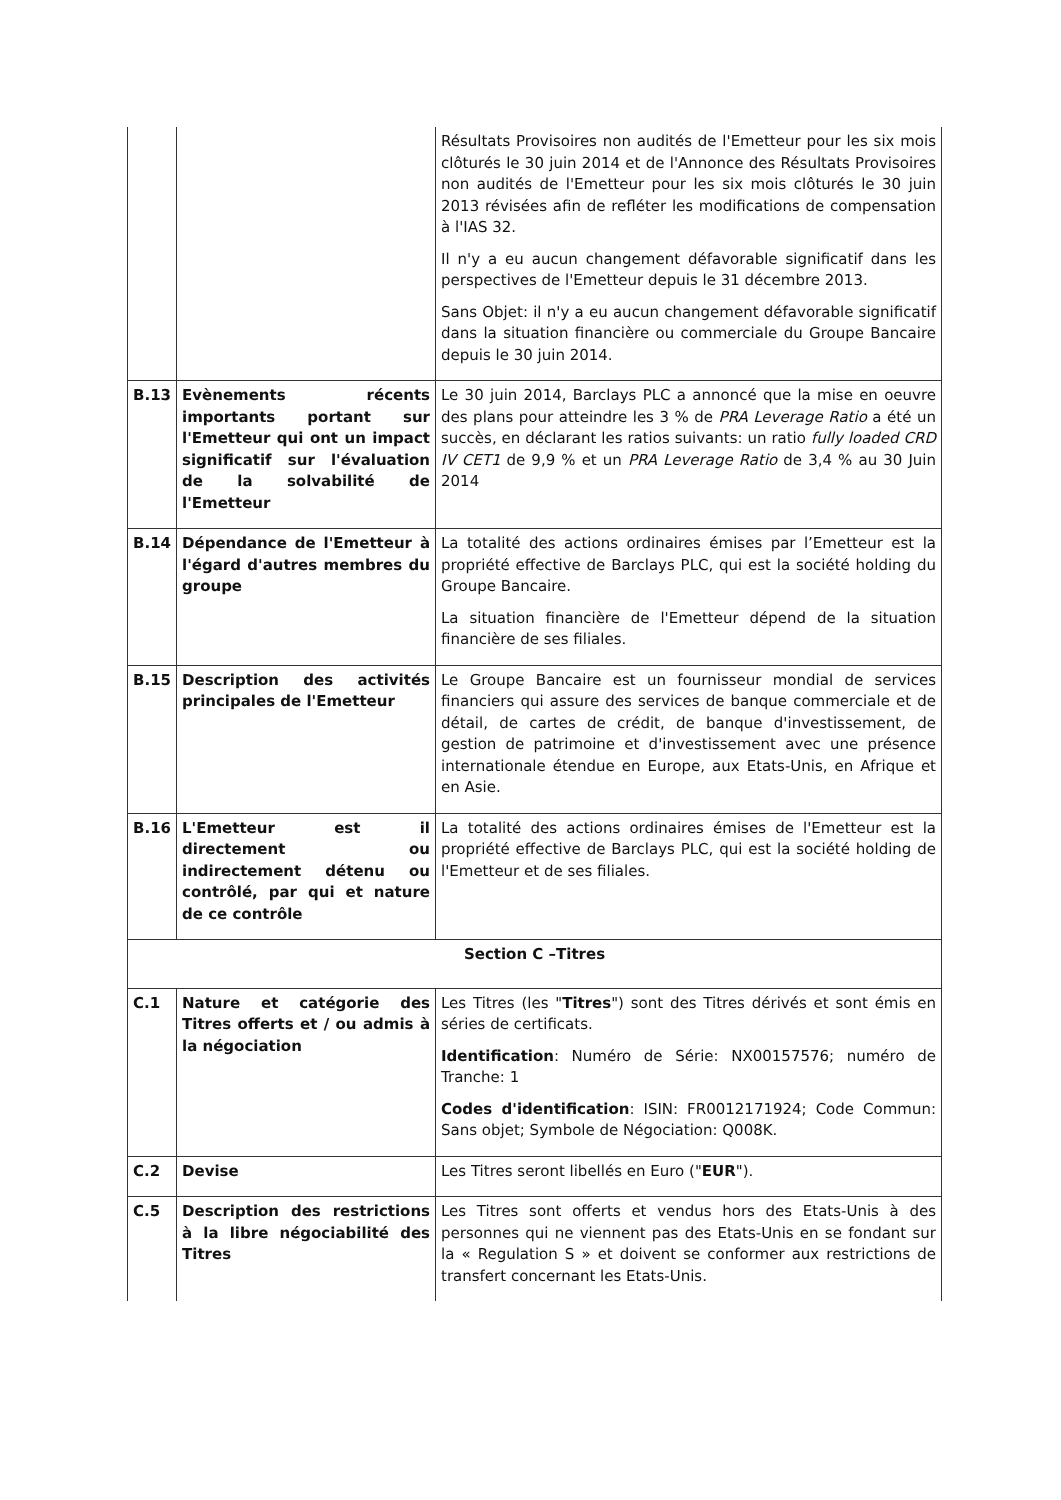| | | Résultats Provisoires non audités de l'Emetteur pour les six mois clôturés le 30 juin 2014 et de l'Annonce des Résultats Provisoires non audités de l'Emetteur pour les six mois clôturés le 30 juin 2013 révisées afin de refléter les modifications de compensation à l'IAS 32. Il n'y a eu aucun changement défavorable significatif dans les perspectives de l'Emetteur depuis le 31 décembre 2013. Sans Objet: il n'y a eu aucun changement défavorable significatif dans la situation financière ou commerciale du Groupe Bancaire depuis le 30 juin 2014. |
| B.13 | Evènements récents importants portant sur l'Emetteur qui ont un impact significatif sur l'évaluation de la solvabilité de l'Emetteur | Le 30 juin 2014, Barclays PLC a annoncé que la mise en oeuvre des plans pour atteindre les 3 % de PRA Leverage Ratio a été un succès, en déclarant les ratios suivants: un ratio fully loaded CRD IV CET1 de 9,9 % et un PRA Leverage Ratio de 3,4 % au 30 Juin 2014 |
| B.14 | Dépendance de l'Emetteur à l'égard d'autres membres du groupe | La totalité des actions ordinaires émises par l’Emetteur est la propriété effective de Barclays PLC, qui est la société holding du Groupe Bancaire. La situation financière de l'Emetteur dépend de la situation financière de ses filiales. |
| B.15 | Description des activités principales de l'Emetteur | Le Groupe Bancaire est un fournisseur mondial de services financiers qui assure des services de banque commerciale et de détail, de cartes de crédit, de banque d'investissement, de gestion de patrimoine et d'investissement avec une présence internationale étendue en Europe, aux Etats-Unis, en Afrique et en Asie. |
| B.16 | L'Emetteur est il directement ou indirectement détenu ou contrôlé, par qui et nature de ce contrôle | La totalité des actions ordinaires émises de l'Emetteur est la propriété effective de Barclays PLC, qui est la société holding de l'Emetteur et de ses filiales. |
| Section C –Titres | | |
| C.1 | Nature et catégorie des Titres offerts et / ou admis à la négociation | Les Titres (les " Titres ") sont des Titres dérivés et sont émis en séries de certificats. Identification : Numéro de Série: NX00157576; numéro de Tranche: 1 Codes d'identification : ISIN: FR0012171924; Code Commun: Sans objet; Symbole de Négociation: Q008K. |
| C.2 | Devise | Les Titres seront libellés en Euro (" EUR "). |
| C.5 | Description des restrictions à la libre négociabilité des Titres | Les Titres sont offerts et vendus hors des Etats-Unis à des personnes qui ne viennent pas des Etats-Unis en se fondant sur la « Regulation S » et doivent se conformer aux restrictions de transfert concernant les Etats-Unis. |